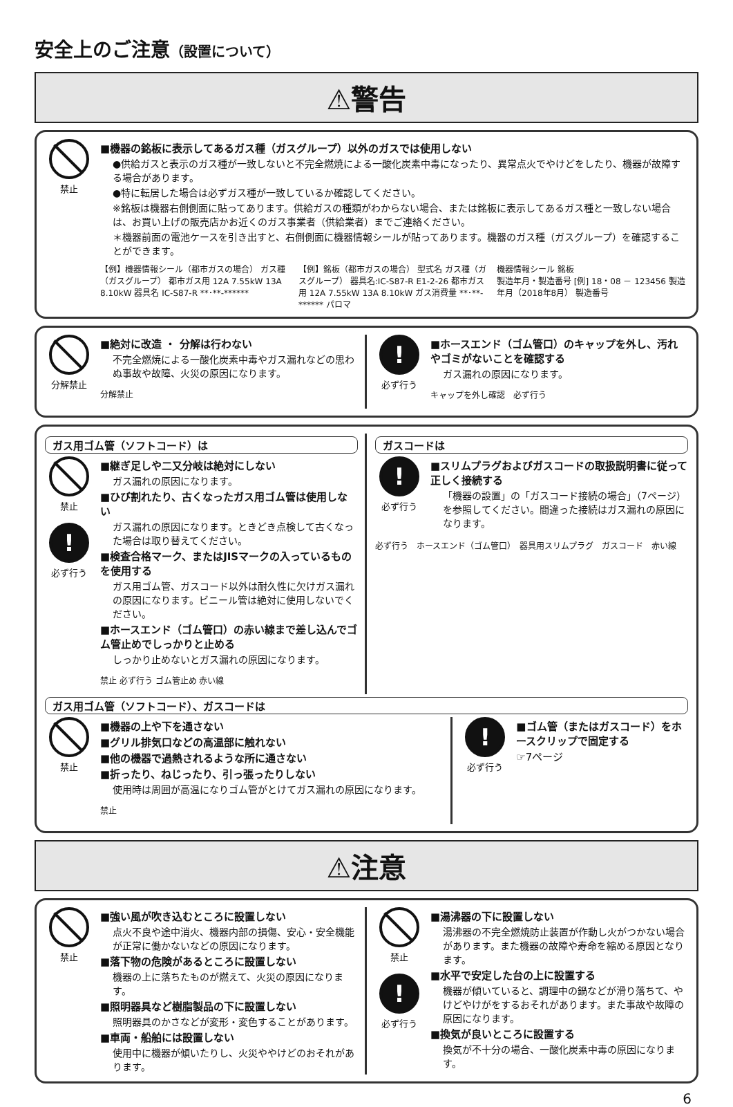安全上のご注意（設置について）
⚠警告
禁止
■機器の銘板に表示してあるガス種（ガスグループ）以外のガスでは使用しない
●供給ガスと表示のガス種が一致しないと不完全燃焼による一酸化炭素中毒になったり、異常点火でやけどをしたり、機器が故障する場合があります。
●特に転居した場合は必ずガス種が一致しているか確認してください。
※銘板は機器右側側面に貼ってあります。供給ガスの種類がわからない場合、または銘板に表示してあるガス種と一致しない場合は、お買い上げの販売店かお近くのガス事業者（供給業者）までご連絡ください。
＊機器前面の電池ケースを引き出すと、右側側面に機器情報シールが貼ってあります。機器のガス種（ガスグループ）を確認することができます。
【例】機器情報シール（都市ガスの場合） ガス種（ガスグループ） 都市ガス用 12A 7.55kW 13A 8.10kW 器具名 IC-S87-R **･**-******
【例】銘板（都市ガスの場合） 型式名 ガス種（ガスグループ） 器具名:IC-S87-R E1-2-26 都市ガス用 12A 7.55kW 13A 8.10kW ガス消費量 **･**-****** パロマ
機器情報シール 銘板
製造年月・製造番号 [例] 18・08 － 123456 製造年月（2018年8月） 製造番号
分解禁止
■絶対に改造 ・ 分解は行わない
不完全燃焼による一酸化炭素中毒やガス漏れなどの思わぬ事故や故障、火災の原因になります。
分解禁止
!
必ず行う
■ホースエンド（ゴム管口）のキャップを外し、汚れやゴミがないことを確認する
ガス漏れの原因になります。
キャップを外し確認　必ず行う
ガス用ゴム管（ソフトコード）は
禁止
!
必ず行う
■継ぎ足しや二又分岐は絶対にしない
ガス漏れの原因になります。
■ひび割れたり、古くなったガス用ゴム管は使用しない
ガス漏れの原因になります。ときどき点検して古くなった場合は取り替えてください。
■検査合格マーク、またはJISマークの入っているものを使用する
ガス用ゴム管、ガスコード以外は耐久性に欠けガス漏れの原因になります。ビニール管は絶対に使用しないでください。
■ホースエンド（ゴム管口）の赤い線まで差し込んでゴム管止めでしっかりと止める
しっかり止めないとガス漏れの原因になります。
禁止 必ず行う ゴム管止め 赤い線
ガスコードは
!
必ず行う
■スリムプラグおよびガスコードの取扱説明書に従って正しく接続する
「機器の設置」の「ガスコード接続の場合」（7ページ）を参照してください。間違った接続はガス漏れの原因になります。
必ず行う　ホースエンド（ゴム管口）　器具用スリムプラグ　ガスコード　赤い線
ガス用ゴム管（ソフトコード）、ガスコードは
禁止
■機器の上や下を通さない
■グリル排気口などの高温部に触れない
■他の機器で過熱されるような所に通さない
■折ったり、ねじったり、引っ張ったりしない
使用時は周囲が高温になりゴム管がとけてガス漏れの原因になります。
禁止
!
必ず行う
■ゴム管（またはガスコード）をホースクリップで固定する
☞7ページ
⚠注意
禁止
■強い風が吹き込むところに設置しない
点火不良や途中消火、機器内部の損傷、安心・安全機能が正常に働かないなどの原因になります。
■落下物の危険があるところに設置しない
機器の上に落ちたものが燃えて、火災の原因になります。
■照明器具など樹脂製品の下に設置しない
照明器具のかさなどが変形・変色することがあります。
■車両・船舶には設置しない
使用中に機器が傾いたりし、火災ややけどのおそれがあります。
禁止
!
必ず行う
■湯沸器の下に設置しない
湯沸器の不完全燃焼防止装置が作動し火がつかない場合があります。また機器の故障や寿命を縮める原因となります。
■水平で安定した台の上に設置する
機器が傾いていると、調理中の鍋などが滑り落ちて、やけどやけがをするおそれがあります。また事故や故障の原因になります。
■換気が良いところに設置する
換気が不十分の場合、一酸化炭素中毒の原因になります。
6